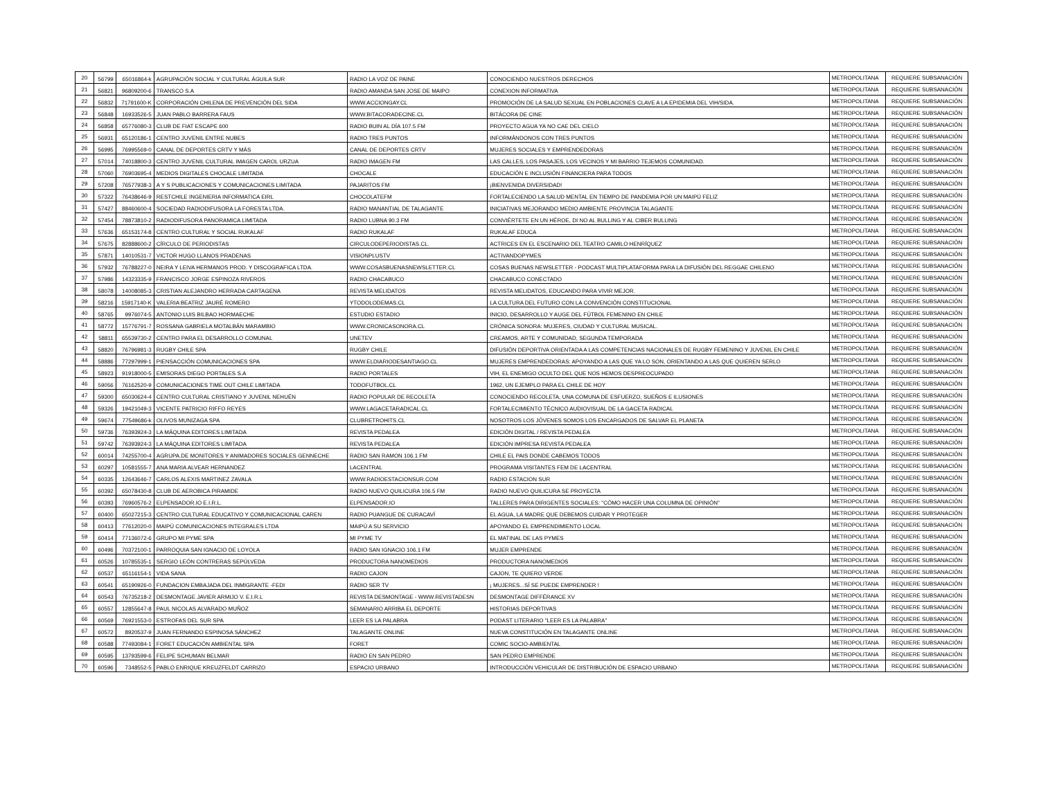| 20 | 56799 | 65016864-k | AGRUPACIÓN SOCIAL Y CULTURAL ÁGUILA SUR | RADIO LA VOZ DE PAINE | CONOCIENDO NUESTROS DERECHOS | METROPOLITANA | REQUIERE SUBSANACIÓN |
| 21 | 56821 | 96809200-6 | TRANSCO S.A | RADIO AMANDA SAN JOSE DE MAIPO | CONEXION INFORMATIVA | METROPOLITANA | REQUIERE SUBSANACIÓN |
| 22 | 56832 | 71791600-K | CORPORACIÓN CHILENA DE PREVENCIÓN DEL SIDA | WWW.ACCIONGAY.CL | PROMOCIÓN DE LA SALUD SEXUAL EN POBLACIONES CLAVE A LA EPIDEMIA DEL VIH/SIDA. | METROPOLITANA | REQUIERE SUBSANACIÓN |
| 23 | 56848 | 16933526-5 | JUAN PABLO BARRERA FAUS | WWW.BITACORADECINE.CL | BITÁCORA DE CINE | METROPOLITANA | REQUIERE SUBSANACIÓN |
| 24 | 56858 | 65776080-3 | CLUB DE FIAT ESCAPE 600 | RADIO BUIN AL DÍA 107.5 FM | PROYECTO AGUA YA NO CAE DEL CIELO | METROPOLITANA | REQUIERE SUBSANACIÓN |
| 25 | 56931 | 65120186-1 | CENTRO JUVENIL ENTRE NUBES | RADIO TRES PUNTOS | INFORMÁNDONOS CON TRES PUNTOS | METROPOLITANA | REQUIERE SUBSANACIÓN |
| 26 | 56995 | 76995569-0 | CANAL DE DEPORTES CRTV Y MÁS | CANAL DE DEPORTES CRTV | MUJERES SOCIALES Y EMPRENDEDORAS | METROPOLITANA | REQUIERE SUBSANACIÓN |
| 27 | 57014 | 74018800-3 | CENTRO JUVENIL CULTURAL IMAGEN CAROL URZUA | RADIO IMAGEN FM | LAS CALLES, LOS PASAJES, LOS VECINOS Y MI BARRIO TEJEMOS COMUNIDAD. | METROPOLITANA | REQUIERE SUBSANACIÓN |
| 28 | 57060 | 76903695-4 | MEDIOS DIGITALES CHOCALE LIMITADA | CHOCALE | EDUCACIÓN E INCLUSIÓN FINANCIERA PARA TODOS | METROPOLITANA | REQUIERE SUBSANACIÓN |
| 29 | 57208 | 76577938-3 | A Y S PUBLICACIONES Y COMUNICACIONES LIMITADA | PAJARITOS FM | ¡BIENVENIDA DIVERSIDAD! | METROPOLITANA | REQUIERE SUBSANACIÓN |
| 30 | 57322 | 76438646-9 | RESTCHILE INGENIERIA INFORMATICA EIRL | CHOCOLATEFM | FORTALECIENDO LA SALUD MENTAL EN TIEMPO DE PANDEMIA POR UN MAIPÚ FELIZ | METROPOLITANA | REQUIERE SUBSANACIÓN |
| 31 | 57427 | 88460600-4 | SOCIEDAD RADIODIFUSORA LA FORESTA LTDA. | RADIO MANANTIAL DE TALAGANTE | INICIATIVAS MEJORANDO MEDIO AMBIENTE PROVINCIA TALAGANTE | METROPOLITANA | REQUIERE SUBSANACIÓN |
| 32 | 57454 | 78873810-2 | RADIODIFUSORA PANORAMICA LIMITADA | RADIO LUBNA 90.3 FM | CONVIÉRTETE EN UN HÉROE, DI NO AL BULLING Y AL CIBER BULLING | METROPOLITANA | REQUIERE SUBSANACIÓN |
| 33 | 57636 | 65153174-8 | CENTRO CULTURAL Y SOCIAL RUKALAF | RADIO RUKALAF | RUKALAF EDUCA | METROPOLITANA | REQUIERE SUBSANACIÓN |
| 34 | 57675 | 82888600-2 | CÍRCULO DE PERIODISTAS | CIRCULODEPERIODISTAS.CL. | ACTRICES EN EL ESCENARIO DEL TEATRO CAMILO HENRÍQUEZ | METROPOLITANA | REQUIERE SUBSANACIÓN |
| 35 | 57871 | 14010531-7 | VICTOR HUGO LLANOS PRADENAS | VISIONPLUSTV | ACTIVANDOPYMES | METROPOLITANA | REQUIERE SUBSANACIÓN |
| 36 | 57932 | 76788227-0 | NEIRA Y LEIVA HERMANOS PROD. Y DISCOGRAFICA LTDA. | WWW.COSASBUENASNEWSLETTER.CL | COSAS BUENAS NEWSLETTER - PODCAST MULTIPLATAFORMA PARA LA DIFUSIÓN DEL REGGAE CHILENO | METROPOLITANA | REQUIERE SUBSANACIÓN |
| 37 | 57986 | 14323335-9 | FRANCISCO JORGE ESPINOZA RIVEROS | RADIO CHACABUCO | CHACABUCO CONECTADO | METROPOLITANA | REQUIERE SUBSANACIÓN |
| 38 | 58078 | 14008085-3 | CRISTIAN ALEJANDRO HERRADA CARTAGENA | REVISTA MELIDATOS | REVISTA MELIDATOS, EDUCANDO PARA VIVIR MEJOR. | METROPOLITANA | REQUIERE SUBSANACIÓN |
| 39 | 58216 | 15917140-K | VALERIA BEATRIZ JAURÉ ROMERO | YTODOLODEMAS.CL | LA CULTURA DEL FUTURO CON LA CONVENCIÓN CONSTITUCIONAL | METROPOLITANA | REQUIERE SUBSANACIÓN |
| 40 | 58765 | 9976074-5 | ANTONIO LUIS BILBAO HORMAECHE | ESTUDIO ESTADIO | INICIO, DESARROLLO Y AUGE DEL FÚTBOL FEMENINO EN CHILE | METROPOLITANA | REQUIERE SUBSANACIÓN |
| 41 | 58772 | 15776791-7 | ROSSANA GABRIELA MOTALBÁN MARAMBIO | WWW.CRONICASONORA.CL | CRÓNICA SONORA: MUJERES, CIUDAD Y CULTURAL MUSICAL. | METROPOLITANA | REQUIERE SUBSANACIÓN |
| 42 | 58811 | 65539730-2 | CENTRO PARA EL DESARROLLO COMUNAL | UNETEV | CREAMOS, ARTE Y COMUNIDAD, SEGUNDA TEMPORADA | METROPOLITANA | REQUIERE SUBSANACIÓN |
| 43 | 58820 | 76796981-3 | RUGBY CHILE SPA | RUGBY CHILE | DIFUSIÓN DEPORTIVA ORIENTADA A LAS COMPETENCIAS NACIONALES DE RUGBY FEMENINO Y JUVENIL EN CHILE | METROPOLITANA | REQUIERE SUBSANACIÓN |
| 44 | 58886 | 77297999-1 | PIENSACCIÓN COMUNICACIONES SPA | WWW.ELDIARIODESANTIAGO.CL | MUJERES EMPRENDEDORAS: APOYANDO A LAS QUE YA LO SON, ORIENTANDO A LAS QUE QUIEREN SERLO | METROPOLITANA | REQUIERE SUBSANACIÓN |
| 45 | 58923 | 91918000-5 | EMISORAS DIEGO PORTALES S.A | RADIO PORTALES | VIH, EL ENEMIGO OCULTO DEL QUE NOS HEMOS DESPREOCUPADO | METROPOLITANA | REQUIERE SUBSANACIÓN |
| 46 | 59056 | 76162520-9 | COMUNICACIONES TIME OUT CHILE LIMITADA | TODOFUTBOL.CL | 1962, UN EJEMPLO PARA EL CHILE DE HOY | METROPOLITANA | REQUIERE SUBSANACIÓN |
| 47 | 59300 | 65030624-4 | CENTRO CULTURAL CRISTIANO Y JUVENIL NEHUÉN | RADIO POPULAR DE RECOLETA | CONOCIENDO RECOLETA, UNA COMUNA DE ESFUERZO, SUEÑOS E ILUSIONES | METROPOLITANA | REQUIERE SUBSANACIÓN |
| 48 | 59326 | 19421049-3 | VICENTE PATRICIO RIFFO REYES | WWW.LAGACETARADICAL.CL | FORTALECIMIENTO TÉCNICO AUDIOVISUAL DE LA GACETA RADICAL | METROPOLITANA | REQUIERE SUBSANACIÓN |
| 49 | 59674 | 77549686-k | OLIVOS MUNIZAGA SPA | CLUBRETROHITS.CL | NOSOTROS LOS JÓVENES SOMOS LOS ENCARGADOS DE SALVAR EL PLANETA | METROPOLITANA | REQUIERE SUBSANACIÓN |
| 50 | 59736 | 76393924-3 | LA MÁQUINA EDITORES LIMITADA | REVISTA PEDALEA | EDICIÓN DIGITAL / REVISTA PEDALEA | METROPOLITANA | REQUIERE SUBSANACIÓN |
| 51 | 59742 | 76393924-3 | LA MÁQUINA EDITORES LIMITADA | REVISTA PEDALEA | EDICIÓN IMPRESA REVISTA PEDALEA | METROPOLITANA | REQUIERE SUBSANACIÓN |
| 52 | 60014 | 74255700-4 | AGRUPA.DE MONITORES Y ANIMADORES SOCIALES GENNECHE | RADIO SAN RAMON 106.1 FM | CHILE EL PAIS DONDE CABEMOS TODOS | METROPOLITANA | REQUIERE SUBSANACIÓN |
| 53 | 60297 | 10581555-7 | ANA MARIA ALVEAR HERNANDEZ | LACENTRAL | PROGRAMA VISITANTES FEM DE LACENTRAL | METROPOLITANA | REQUIERE SUBSANACIÓN |
| 54 | 60335 | 12643646-7 | CARLOS ALEXIS MARTINEZ ZAVALA | WWW.RADIOESTACIONSUR.COM | RADIO ESTACION SUR | METROPOLITANA | REQUIERE SUBSANACIÓN |
| 55 | 60392 | 65078430-8 | CLUB DE AEROBICA PIRAMIDE | RADIO NUEVO QUILICURA 106.5 FM | RADIO NUEVO QUILICURA SE PROYECTA | METROPOLITANA | REQUIERE SUBSANACIÓN |
| 56 | 60393 | 76960576-2 | ELPENSADOR.IO E.I.R.L. | ELPENSADOR.IO | TALLERES PARA DIRIGENTES SOCIALES: "CÓMO HACER UNA COLUMNA DE OPINIÓN" | METROPOLITANA | REQUIERE SUBSANACIÓN |
| 57 | 60400 | 65027215-3 | CENTRO CULTURAL EDUCATIVO Y COMUNICACIONAL CAREN | RADIO PUANGUE DE CURACAVÍ | EL AGUA, LA MADRE QUE DEBEMOS CUIDAR Y PROTEGER | METROPOLITANA | REQUIERE SUBSANACIÓN |
| 58 | 60413 | 77612020-0 | MAIPÚ COMUNICACIONES INTEGRALES LTDA | MAIPÚ A SU SERVICIO | APOYANDO EL EMPRENDIMIENTO LOCAL | METROPOLITANA | REQUIERE SUBSANACIÓN |
| 59 | 60414 | 77136072-6 | GRUPO MI PYME SPA | MI PYME TV | EL MATINAL DE LAS PYMES | METROPOLITANA | REQUIERE SUBSANACIÓN |
| 60 | 60496 | 70372100-1 | PARROQUIA SAN IGNACIO DE LOYOLA | RADIO SAN IGNACIO 106.1 FM | MUJER EMPRENDE | METROPOLITANA | REQUIERE SUBSANACIÓN |
| 61 | 60526 | 10785535-1 | SERGIO LEÓN CONTRERAS SEPÚLVEDA | PRODUCTORA NANOMEDIOS | PRODUCTORA NANOMEDIOS | METROPOLITANA | REQUIERE SUBSANACIÓN |
| 62 | 60537 | 65116154-1 | VIDA SANA | RADIO CAJON | CAJON, TE QUIERO VERDE | METROPOLITANA | REQUIERE SUBSANACIÓN |
| 63 | 60541 | 65190926-0 | FUNDACION EMBAJADA DEL INMIGRANTE -FEDI | RADIO SER TV | ¡ MUJERES...SÍ SE PUEDE EMPRENDER ! | METROPOLITANA | REQUIERE SUBSANACIÓN |
| 64 | 60543 | 76735218-2 | DESMONTAGE JAVIER ARMIJO V. E.I.R.L | REVISTA DESMONTAGE - WWW.REVISTADESN | DESMONTAGE DIFFÉRANCE XV | METROPOLITANA | REQUIERE SUBSANACIÓN |
| 65 | 60557 | 12855647-8 | PAUL NICOLAS ALVARADO MUÑOZ | SEMANARIO ARRIBA EL DEPORTE | HISTORIAS DEPORTIVAS | METROPOLITANA | REQUIERE SUBSANACIÓN |
| 66 | 60569 | 76921553-0 | ESTROFAS DEL SUR SPA | LEER ES LA PALABRA | PODAST LITERARIO "LEER ES LA PALABRA" | METROPOLITANA | REQUIERE SUBSANACIÓN |
| 67 | 60572 | 8920537-9 | JUAN FERNANDO ESPINOSA SÁNCHEZ | TALAGANTE ONLINE | NUEVA CONSTITUCIÓN EN TALAGANTE ONLINE | METROPOLITANA | REQUIERE SUBSANACIÓN |
| 68 | 60588 | 77493084-1 | FORET EDUCACIÓN AMBIENTAL SPA | FORET | COMIC SOCIO-AMBIENTAL | METROPOLITANA | REQUIERE SUBSANACIÓN |
| 69 | 60595 | 13793599-6 | FELIPE SCHUMAN BELMAR | RADIO EN SAN PEDRO | SAN PEDRO EMPRENDE | METROPOLITANA | REQUIERE SUBSANACIÓN |
| 70 | 60596 | 7348552-5 | PABLO ENRIQUE KREUZFELDT CARRIZO | ESPACIO URBANO | INTRODUCCIÓN VEHICULAR DE DISTRIBUCIÓN DE ESPACIO URBANO | METROPOLITANA | REQUIERE SUBSANACIÓN |